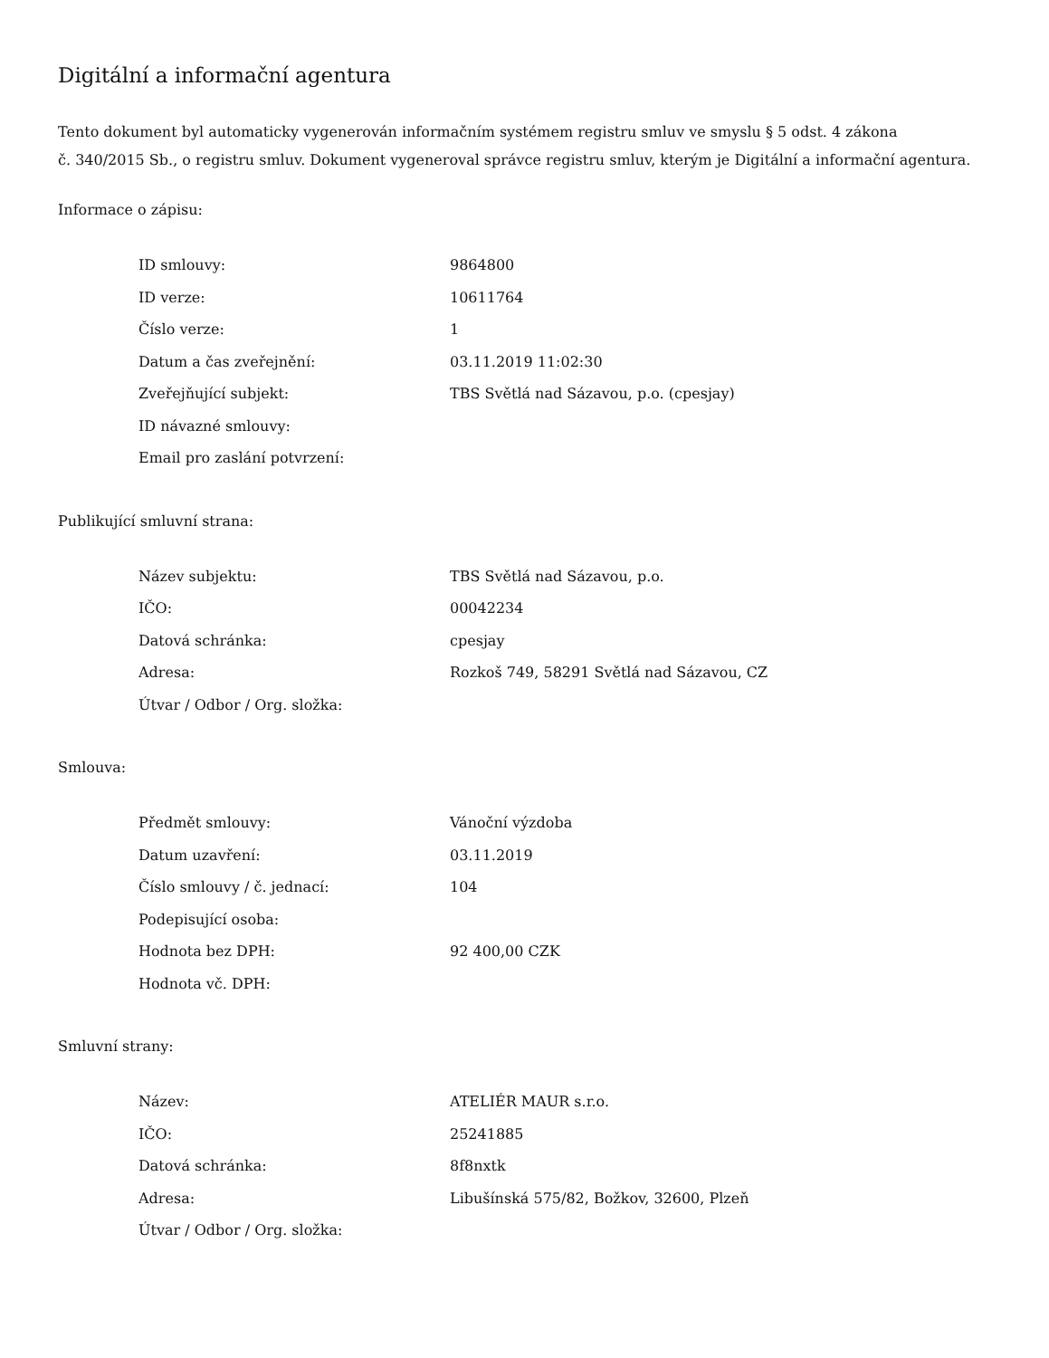Digitální a informační agentura
Tento dokument byl automaticky vygenerován informačním systémem registru smluv ve smyslu § 5 odst. 4 zákona
č. 340/2015 Sb., o registru smluv. Dokument vygeneroval správce registru smluv, kterým je Digitální a informační agentura.
Informace o zápisu:
| ID smlouvy: | 9864800 |
| ID verze: | 10611764 |
| Číslo verze: | 1 |
| Datum a čas zveřejnění: | 03.11.2019 11:02:30 |
| Zveřejňující subjekt: | TBS Světlá nad Sázavou, p.o. (cpesjay) |
| ID návazné smlouvy: | |
| Email pro zaslání potvrzení: | |
Publikující smluvní strana:
| Název subjektu: | TBS Světlá nad Sázavou, p.o. |
| IČO: | 00042234 |
| Datová schránka: | cpesjay |
| Adresa: | Rozkoš 749, 58291 Světlá nad Sázavou, CZ |
| Útvar / Odbor / Org. složka: | |
Smlouva:
| Předmět smlouvy: | Vánoční výzdoba |
| Datum uzavření: | 03.11.2019 |
| Číslo smlouvy / č. jednací: | 104 |
| Podepisující osoba: | |
| Hodnota bez DPH: | 92 400,00 CZK |
| Hodnota vč. DPH: | |
Smluvní strany:
| Název: | ATELIÉR MAUR s.r.o. |
| IČO: | 25241885 |
| Datová schránka: | 8f8nxtk |
| Adresa: | Libušínská 575/82, Božkov, 32600, Plzeň |
| Útvar / Odbor / Org. složka: | |